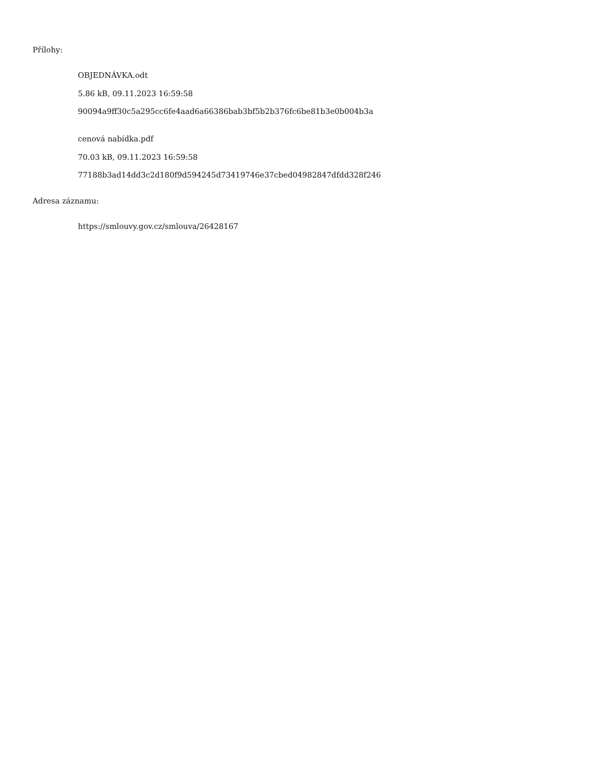Přílohy:
OBJEDNÁVKA.odt
5.86 kB, 09.11.2023 16:59:58
90094a9ff30c5a295cc6fe4aad6a66386bab3bf5b2b376fc6be81b3e0b004b3a
cenová nabídka.pdf
70.03 kB, 09.11.2023 16:59:58
77188b3ad14dd3c2d180f9d594245d73419746e37cbed04982847dfdd328f246
Adresa záznamu:
https://smlouvy.gov.cz/smlouva/26428167